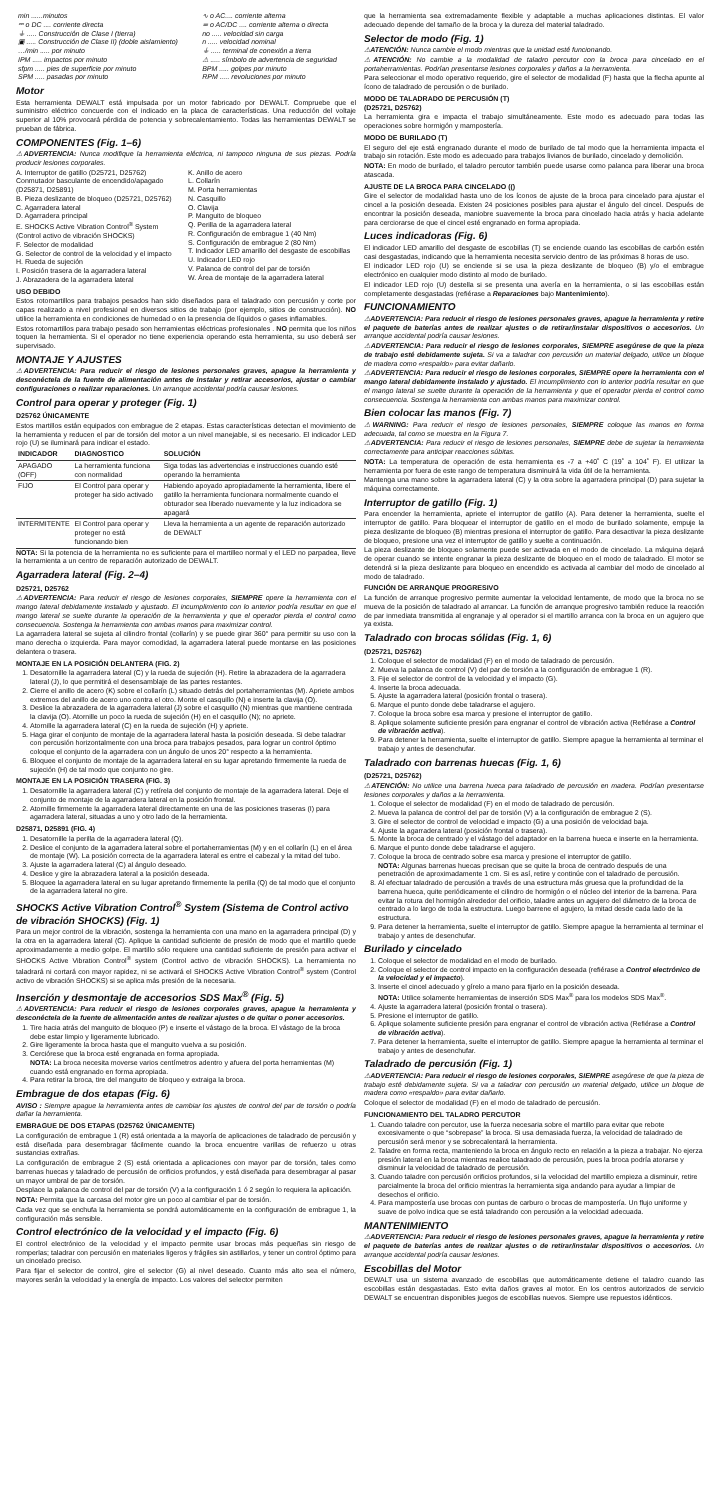| min ......minutos | ∿ o AC.... corriente alterna |
| ⎓ o DC .... corriente directa | ≂ o AC/DC .... corriente alterna o directa |
| ⏚ ..... Construcción de Clase I (tierra) | no ..... velocidad sin carga |
| ▣ ..... Construcción de Clase II) (doble aislamiento) | n ..... velocidad nominal |
| …/min ..... por minuto | ⏚ ..... terminal de conexión a tierra |
| IPM ..... impactos por minuto | ⚠ ..... símbolo de advertencia de seguridad |
| sfpm ..... pies de superficie por minuto | BPM ..... golpes por minuto |
| SPM ..... pasadas por minuto | RPM ..... revoluciones por minuto |
Motor
Esta herramienta DEWALT está impulsada por un motor fabricado por DEWALT. Compruebe que el suministro eléctrico concuerde con el indicado en la placa de características. Una reducción del voltaje superior al 10% provocará pérdida de potencia y sobrecalentamiento. Todas las herramientas DEWALT se prueban de fábrica.
COMPONENTES (Fig. 1–6)
⚠ADVERTENCIA: Nunca modifique la herramienta eléctrica, ni tampoco ninguna de sus piezas. Podría producir lesiones corporales.
A. Interruptor de gatillo (D25721, D25762) Conmutador basculante de encendido/apagado (D25871, D25891)
B. Pieza deslizante de bloqueo (D25721, D25762)
C. Agarradera lateral
D. Agarradera principal
E. SHOCKS Active Vibration Control<sup>®</sup> System (Control activo de vibración SHOCKS)
F. Selector de modalidad
G. Selector de control de la velocidad y el impacto
H. Rueda de sujeción
I. Posición trasera de la agarradera lateral
J. Abrazadera de la agarradera lateral
K. Anillo de acero
L. Collarín
M. Porta herramientas
N. Casquillo
O. Clavija
P. Manguito de bloqueo
Q. Perilla de la agarradera lateral
R. Configuración de embrague 1 (40 Nm)
S. Configuración de embrague 2 (80 Nm)
T. Indicador LED amarillo del desgaste de escobillas
U. Indicador LED rojo
V. Palanca de control del par de torsión
W. Área de montaje de la agarradera lateral
USO DEBIDO
Estos rotomartillos para trabajos pesados han sido diseñados para el taladrado con percusión y corte por capas realizado a nivel profesional en diversos sitios de trabajo (por ejemplo, sitios de construcción). NO utilice la herramienta en condiciones de humedad o en la presencia de líquidos o gases inflamables.
Estos rotomartillos para trabajo pesado son herramientas eléctricas profesionales . NO permita que los niños toquen la herramienta. Si el operador no tiene experiencia operando esta herramienta, su uso deberá ser supervisado.
MONTAJE Y AJUSTES
⚠ADVERTENCIA: Para reducir el riesgo de lesiones personales graves, apague la herramienta y desconéctela de la fuente de alimentación antes de instalar y retirar accesorios, ajustar o cambiar configuraciones o realizar reparaciones. Un arranque accidental podría causar lesiones.
Control para operar y proteger (Fig. 1)
D25762 ÚNICAMENTE
Estos martillos están equipados con embrague de 2 etapas. Estas características detectan el movimiento de la herramienta y reducen el par de torsión del motor a un nivel manejable, si es necesario. El indicador LED rojo (U) se iluminará para indicar el estado.
| INDICADOR | DIAGNOSTICO | SOLUCIÓN |
| --- | --- | --- |
| APAGADO (OFF) | La herramienta funciona con normalidad | Siga todas las advertencias e instrucciones cuando esté operando la herramienta |
| FIJO | El Control para operar y proteger ha sido activado | Habiendo apoyado apropiadamente la herramienta, libere el gatillo la herramienta funcionara normalmente cuando el obturador sea liberado nuevamente y la luz indicadora se apagará |
| INTERMITENTE | El Control para operar y proteger no está funcionando bien | Lleva la herramienta a un agente de reparación autorizado de DEWALT |
NOTA: Si la potencia de la herramienta no es suficiente para el martilleo normal y el LED no parpadea, lleve la herramienta a un centro de reparación autorizado de DEWALT.
Agarradera lateral (Fig. 2–4)
D25721, D25762
⚠ADVERTENCIA: Para reducir el riesgo de lesiones corporales, SIEMPRE opere la herramienta con el mango lateral debidamente instalado y ajustado. El incumplimiento con lo anterior podría resultar en que el mango lateral se suelte durante la operación de la herramienta y que el operador pierda el control como consecuencia. Sostenga la herramienta con ambas manos para maximizar control.
La agarradera lateral se sujeta al cilindro frontal (collarín) y se puede girar 360° para permitir su uso con la mano derecha o izquierda. Para mayor comodidad, la agarradera lateral puede montarse en las posiciones delantera o trasera.
MONTAJE EN LA POSICIÓN DELANTERA (FIG. 2)
1. Desatornille la agarradera lateral (C) y la rueda de sujeción (H). Retire la abrazadera de la agarradera lateral (J), lo que permitirá el desensamblaje de las partes restantes.
2. Cierre el anillo de acero (K) sobre el collarín (L) situado detrás del portaherramientas (M). Apriete ambos extremos del anillo de acero uno contra el otro. Monte el casquillo (N) e inserte la clavija (O).
3. Deslice la abrazadera de la agarradera lateral (J) sobre el casquillo (N) mientras que mantiene centrada la clavija (O). Atornille un poco la rueda de sujeción (H) en el casquillo (N); no apriete.
4. Atornille la agarradera lateral (C) en la rueda de sujeción (H) y apriete.
5. Haga girar el conjunto de montaje de la agarradera lateral hasta la posición deseada. Si debe taladrar con percusión horizontalmente con una broca para trabajos pesados, para lograr un control óptimo coloque el conjunto de la agarradera con un ángulo de unos 20° respecto a la herramienta.
6. Bloquee el conjunto de montaje de la agarradera lateral en su lugar apretando firmemente la rueda de sujeción (H) de tal modo que conjunto no gire.
MONTAJE EN LA POSICIÓN TRASERA (FIG. 3)
1. Desatornille la agarradera lateral (C) y retírela del conjunto de montaje de la agarradera lateral. Deje el conjunto de montaje de la agarradera lateral en la posición frontal.
2. Atornille firmemente la agarradera lateral directamente en una de las posiciones traseras (I) para agarradera lateral, situadas a uno y otro lado de la herramienta.
D25871, D25891 (FIG. 4)
1. Desatornille la perilla de la agarradera lateral (Q).
2. Deslice el conjunto de la agarradera lateral sobre el portaherramientas (M) y en el collarín (L) en el área de montaje (W). La posición correcta de la agarradera lateral es entre el cabezal y la mitad del tubo.
3. Ajuste la agarradera lateral (C) al ángulo deseado.
4. Deslice y gire la abrazadera lateral a la posición deseada.
5. Bloquee la agarradera lateral en su lugar apretando firmemente la perilla (Q) de tal modo que el conjunto de la agarradera lateral no gire.
SHOCKS Active Vibration Control<sup>®</sup> System (Sistema de Control activo de vibración SHOCKS) (Fig. 1)
Para un mejor control de la vibración, sostenga la herramienta con una mano en la agarradera principal (D) y la otra en la agarradera lateral (C). Aplique la cantidad suficiente de presión de modo que el martillo quede aproximadamente a medio golpe. El martillo sólo requiere una cantidad suficiente de presión para activar el SHOCKS Active Vibration Control<sup>®</sup> system (Control activo de vibración SHOCKS). La herramienta no taladrará ni cortará con mayor rapidez, ni se activará el SHOCKS Active Vibration Control<sup>®</sup> system (Control activo de vibración SHOCKS) si se aplica más presión de la necesaria.
Inserción y desmontaje de accesorios SDS Max<sup>®</sup> (Fig. 5)
⚠ADVERTENCIA: Para reducir el riesgo de lesiones corporales graves, apague la herramienta y desconéctela de la fuente de alimentación antes de realizar ajustes o de quitar o poner accesorios.
1. Tire hacia atrás del manguito de bloqueo (P) e inserte el vástago de la broca. El vástago de la broca debe estar limpio y ligeramente lubricado.
2. Gire ligeramente la broca hasta que el manguito vuelva a su posición.
3. Cerciórese que la broca esté engranada en forma apropiada.
NOTA: La broca necesita moverse varios centímetros adentro y afuera del porta herramientas (M) cuando está engranado en forma apropiada.
4. Para retirar la broca, tire del manguito de bloqueo y extraiga la broca.
Embrague de dos etapas (Fig. 6)
AVISO : Siempre apague la herramienta antes de cambiar los ajustes de control del par de torsión o podría dañar la herramienta.
EMBRAGUE DE DOS ETAPAS (D25762 ÚNICAMENTE)
La configuración de embrague 1 (R) está orientada a la mayoría de aplicaciones de taladrado de percusión y está diseñada para desembragar fácilmente cuando la broca encuentre varillas de refuerzo u otras sustancias extrañas.
La configuración de embrague 2 (S) está orientada a aplicaciones con mayor par de torsión, tales como barrenas huecas y taladrado de percusión de orificios profundos, y está diseñada para desembragar al pasar un mayor umbral de par de torsión.
Desplace la palanca de control del par de torsión (V) a la configuración 1 ó 2 según lo requiera la aplicación.
NOTA: Permita que la carcasa del motor gire un poco al cambiar el par de torsión.
Cada vez que se enchufa la herramienta se pondrá automáticamente en la configuración de embrague 1, la configuración más sensible.
Control electrónico de la velocidad y el impacto (Fig. 6)
El control electrónico de la velocidad y el impacto permite usar brocas más pequeñas sin riesgo de romperlas; taladrar con percusión en materiales ligeros y frágiles sin astillarlos, y tener un control óptimo para un cincelado preciso.
Para fijar el selector de control, gire el selector (G) al nivel deseado. Cuanto más alto sea el número, mayores serán la velocidad y la energía de impacto. Los valores del selector permiten
que la herramienta sea extremadamente flexible y adaptable a muchas aplicaciones distintas. El valor adecuado depende del tamaño de la broca y la dureza del material taladrado.
Selector de modo (Fig. 1)
⚠ATENCIÓN: Nunca cambie el modo mientras que la unidad esté funcionando.
⚠ATENCIÓN: No cambie a la modalidad de taladro percutor con la broca para cincelado en el portaherramientas. Podrían presentarse lesiones corporales y daños a la herramienta.
Para seleccionar el modo operativo requerido, gire el selector de modalidad (F) hasta que la flecha apunte al ícono de taladrado de percusión o de burilado.
MODO DE TALADRADO DE PERCUSIÓN (T)
(D25721, D25762)
La herramienta gira e impacta el trabajo simultáneamente. Este modo es adecuado para todas las operaciones sobre hormigón y mampostería.
MODO DE BURILADO (T)
El seguro del eje está engranado durante el modo de burilado de tal modo que la herramienta impacta el trabajo sin rotación. Este modo es adecuado para trabajos livianos de burilado, cincelado y demolición.
NOTA: En modo de burilado, el taladro percutor también puede usarse como palanca para liberar una broca atascada.
AJUSTE DE LA BROCA PARA CINCELADO (()
Gire el selector de modalidad hasta uno de los íconos de ajuste de la broca para cincelado para ajustar el cincel a la posición deseada. Existen 24 posiciones posibles para ajustar el ángulo del cincel. Después de encontrar la posición deseada, maniobre suavemente la broca para cincelado hacia atrás y hacia adelante para cerciorarse de que el cincel esté engranado en forma apropiada.
Luces indicadoras (Fig. 6)
El indicador LED amarillo del desgaste de escobillas (T) se enciende cuando las escobillas de carbón estén casi desgastadas, indicando que la herramienta necesita servicio dentro de las próximas 8 horas de uso.
El indicador LED rojo (U) se enciende si se usa la pieza deslizante de bloqueo (B) y/o el embrague electrónico en cualquier modo distinto al modo de burilado.
El indicador LED rojo (U) destella si se presenta una avería en la herramienta, o si las escobillas están completamente desgastadas (refiérase a Reparaciones bajo Mantenimiento).
FUNCIONAMIENTO
⚠ADVERTENCIA: Para reducir el riesgo de lesiones personales graves, apague la herramienta y retire el paquete de baterías antes de realizar ajustes o de retirar/instalar dispositivos o accesorios. Un arranque accidental podría causar lesiones.
⚠ADVERTENCIA: Para reducir el riesgo de lesiones corporales, SIEMPRE asegúrese de que la pieza de trabajo esté debidamente sujeta. Si va a taladrar con percusión un material delgado, utilice un bloque de madera como «respaldo» para evitar dañarlo.
⚠ADVERTENCIA: Para reducir el riesgo de lesiones corporales, SIEMPRE opere la herramienta con el mango lateral debidamente instalado y ajustado. El incumplimiento con lo anterior podría resultar en que el mango lateral se suelte durante la operación de la herramienta y que el operador pierda el control como consecuencia. Sostenga la herramienta con ambas manos para maximizar control.
Bien colocar las manos (Fig. 7)
⚠WARNING: Para reducir el riesgo de lesiones personales, SIEMPRE coloque las manos en forma adecuada, tal como se muestra en la Figura 7.
⚠ADVERTENCIA: Para reducir el riesgo de lesiones personales, SIEMPRE debe de sujetar la herramienta correctamente para anticipar reacciones súbitas.
NOTA: La temperatura de operación de esta herramienta es -7 a +40˚ C (19˚ a 104˚ F). El utilizar la herramienta por fuera de este rango de temperatura disminuirá la vida útil de la herramienta.
Mantenga una mano sobre la agarradera lateral (C) y la otra sobre la agarradera principal (D) para sujetar la máquina correctamente.
Interruptor de gatillo (Fig. 1)
Para encender la herramienta, apriete el interruptor de gatillo (A). Para detener la herramienta, suelte el interruptor de gatillo. Para bloquear el interruptor de gatillo en el modo de burilado solamente, empuje la pieza deslizante de bloqueo (B) mientras presiona el interruptor de gatillo. Para desactivar la pieza deslizante de bloqueo, presione una vez el interruptor de gatillo y suelte a continuación.
La pieza deslizante de bloqueo solamente puede ser activada en el modo de cincelado. La máquina dejará de operar cuando se intente engranar la pieza deslizante de bloqueo en el modo de taladrado. El motor se detendrá si la pieza deslizante para bloqueo en encendido es activada al cambiar del modo de cincelado al modo de taladrado.
FUNCIÓN DE ARRANQUE PROGRESIVO
La función de arranque progresivo permite aumentar la velocidad lentamente, de modo que la broca no se mueva de la posición de taladrado al arrancar. La función de arranque progresivo también reduce la reacción de par inmediata transmitida al engranaje y al operador si el martillo arranca con la broca en un agujero que ya exista.
Taladrado con brocas sólidas (Fig. 1, 6)
(D25721, D25762)
1. Coloque el selector de modalidad (F) en el modo de taladrado de percusión.
2. Mueva la palanca de control (V) del par de torsión a la configuración de embrague 1 (R).
3. Fije el selector de control de la velocidad y el impacto (G).
4. Inserte la broca adecuada.
5. Ajuste la agarradera lateral (posición frontal o trasera).
6. Marque el punto donde debe taladrarse el agujero.
7. Coloque la broca sobre esa marca y presione el interruptor de gatillo.
8. Aplique solamente suficiente presión para engranar el control de vibración activa (Refiérase a Control de vibración activa).
9. Para detener la herramienta, suelte el interruptor de gatillo. Siempre apague la herramienta al terminar el trabajo y antes de desenchufar.
Taladrado con barrenas huecas (Fig. 1, 6)
(D25721, D25762)
⚠ATENCIÓN: No utilice una barrena hueca para taladrado de percusión en madera. Podrían presentarse lesiones corporales y daños a la herramienta.
1. Coloque el selector de modalidad (F) en el modo de taladrado de percusión.
2. Mueva la palanca de control del par de torsión (V) a la configuración de embrague 2 (S).
3. Gire el selector de control de velocidad e impacto (G) a una posición de velocidad baja.
4. Ajuste la agarradera lateral (posición frontal o trasera).
5. Monte la broca de centrado y el vástago del adaptador en la barrena hueca e inserte en la herramienta.
6. Marque el punto donde debe taladrarse el agujero.
7. Coloque la broca de centrado sobre esa marca y presione el interruptor de gatillo.
NOTA: Algunas barrenas huecas precisan que se quite la broca de centrado después de una penetración de aproximadamente 1 cm. Si es así, retire y continúe con el taladrado de percusión.
8. Al efectuar taladrado de percusión a través de una estructura más gruesa que la profundidad de la barrena hueca, quite periódicamente el cilindro de hormigón o el núcleo del interior de la barrena. Para evitar la rotura del hormigón alrededor del orificio, taladre antes un agujero del diámetro de la broca de centrado a lo largo de toda la estructura. Luego barrene el agujero, la mitad desde cada lado de la estructura.
9. Para detener la herramienta, suelte el interruptor de gatillo. Siempre apague la herramienta al terminar el trabajo y antes de desenchufar.
Burilado y cincelado
1. Coloque el selector de modalidad en el modo de burilado.
2. Coloque el selector de control impacto en la configuración deseada (refiérase a Control electrónico de la velocidad y el impacto).
3. Inserte el cincel adecuado y gírelo a mano para fijarlo en la posición deseada.
NOTA: Utilice solamente herramientas de inserción SDS Max<sup>®</sup> para los modelos SDS Max<sup>®</sup>.
4. Ajuste la agarradera lateral (posición frontal o trasera).
5. Presione el interruptor de gatillo.
6. Aplique solamente suficiente presión para engranar el control de vibración activa (Refiérase a Control de vibración activa).
7. Para detener la herramienta, suelte el interruptor de gatillo. Siempre apague la herramienta al terminar el trabajo y antes de desenchufar.
Taladrado de percusión (Fig. 1)
⚠ADVERTENCIA: Para reducir el riesgo de lesiones corporales, SIEMPRE asegúrese de que la pieza de trabajo esté debidamente sujeta. Si va a taladrar con percusión un material delgado, utilice un bloque de madera como «respaldo» para evitar dañarlo.
Coloque el selector de modalidad (F) en el modo de taladrado de percusión.
FUNCIONAMIENTO DEL TALADRO PERCUTOR
1. Cuando taladre con percutor, use la fuerza necesaria sobre el martillo para evitar que rebote excesivamente o que “sobrepase” la broca. Si usa demasiada fuerza, la velocidad de taladrado de percusión será menor y se sobrecalentará la herramienta.
2. Taladre en forma recta, manteniendo la broca en ángulo recto en relación a la pieza a trabajar. No ejerza presión lateral en la broca mientras realice taladrado de percusión, pues la broca podría atorarse y disminuir la velocidad de taladrado de percusión.
3. Cuando taladre con percusión orificios profundos, si la velocidad del martillo empieza a disminuir, retire parcialmente la broca del orificio mientras la herramienta siga andando para ayudar a limpiar de desechos el orificio.
4. Para mampostería use brocas con puntas de carburo o brocas de mampostería. Un flujo uniforme y suave de polvo indica que se está taladrando con percusión a la velocidad adecuada.
MANTENIMIENTO
⚠ADVERTENCIA: Para reducir el riesgo de lesiones personales graves, apague la herramienta y retire el paquete de baterías antes de realizar ajustes o de retirar/instalar dispositivos o accesorios. Un arranque accidental podría causar lesiones.
Escobillas del Motor
DEWALT usa un sistema avanzado de escobillas que automáticamente detiene el taladro cuando las escobillas están desgastadas. Esto evita daños graves al motor. En los centros autorizados de servicio DEWALT se encuentran disponibles juegos de escobillas nuevos. Siempre use repuestos idénticos.